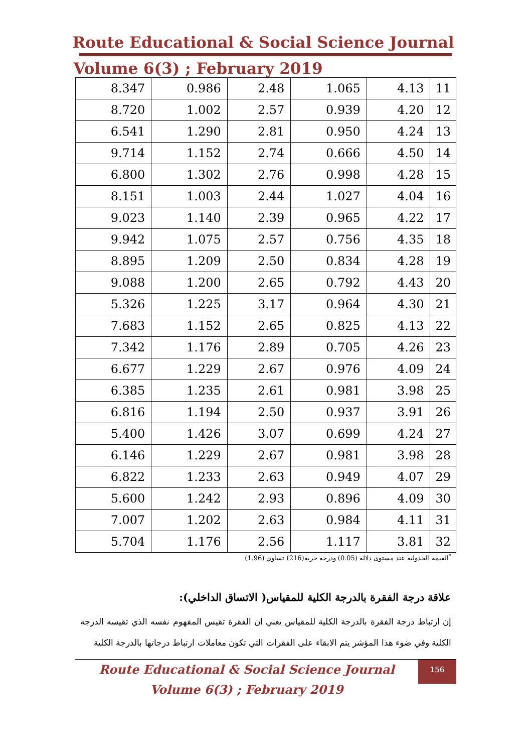Route Educational & Social Science Journal
Volume 6(3) ; February 2019
| 8.347 | 0.986 | 2.48 | 1.065 | 4.13 | 11 |
| 8.720 | 1.002 | 2.57 | 0.939 | 4.20 | 12 |
| 6.541 | 1.290 | 2.81 | 0.950 | 4.24 | 13 |
| 9.714 | 1.152 | 2.74 | 0.666 | 4.50 | 14 |
| 6.800 | 1.302 | 2.76 | 0.998 | 4.28 | 15 |
| 8.151 | 1.003 | 2.44 | 1.027 | 4.04 | 16 |
| 9.023 | 1.140 | 2.39 | 0.965 | 4.22 | 17 |
| 9.942 | 1.075 | 2.57 | 0.756 | 4.35 | 18 |
| 8.895 | 1.209 | 2.50 | 0.834 | 4.28 | 19 |
| 9.088 | 1.200 | 2.65 | 0.792 | 4.43 | 20 |
| 5.326 | 1.225 | 3.17 | 0.964 | 4.30 | 21 |
| 7.683 | 1.152 | 2.65 | 0.825 | 4.13 | 22 |
| 7.342 | 1.176 | 2.89 | 0.705 | 4.26 | 23 |
| 6.677 | 1.229 | 2.67 | 0.976 | 4.09 | 24 |
| 6.385 | 1.235 | 2.61 | 0.981 | 3.98 | 25 |
| 6.816 | 1.194 | 2.50 | 0.937 | 3.91 | 26 |
| 5.400 | 1.426 | 3.07 | 0.699 | 4.24 | 27 |
| 6.146 | 1.229 | 2.67 | 0.981 | 3.98 | 28 |
| 6.822 | 1.233 | 2.63 | 0.949 | 4.07 | 29 |
| 5.600 | 1.242 | 2.93 | 0.896 | 4.09 | 30 |
| 7.007 | 1.202 | 2.63 | 0.984 | 4.11 | 31 |
| 5.704 | 1.176 | 2.56 | 1.117 | 3.81 | 32 |
<sup>*</sup> القيمة الجدولية عند مستوى دلالة (0.05) ودرجة حرية(216) تساوي (1.96)
علاقة درجة الفقرة بالدرجة الكلية للمقياس( الاتساق الداخلي):
إن ارتباط درجة الفقرة بالدرجة الكلية للمقياس يعني ان الفقرة تقيس المفهوم نفسه الذي تقيسه الدرجة الكلية وفي ضوء هذا المؤشر يتم الابقاء على الفقرات التي تكون معاملات ارتباط درجاتها بالدرجة الكلية
Route Educational & Social Science Journal
Volume 6(3) ; February 2019
156